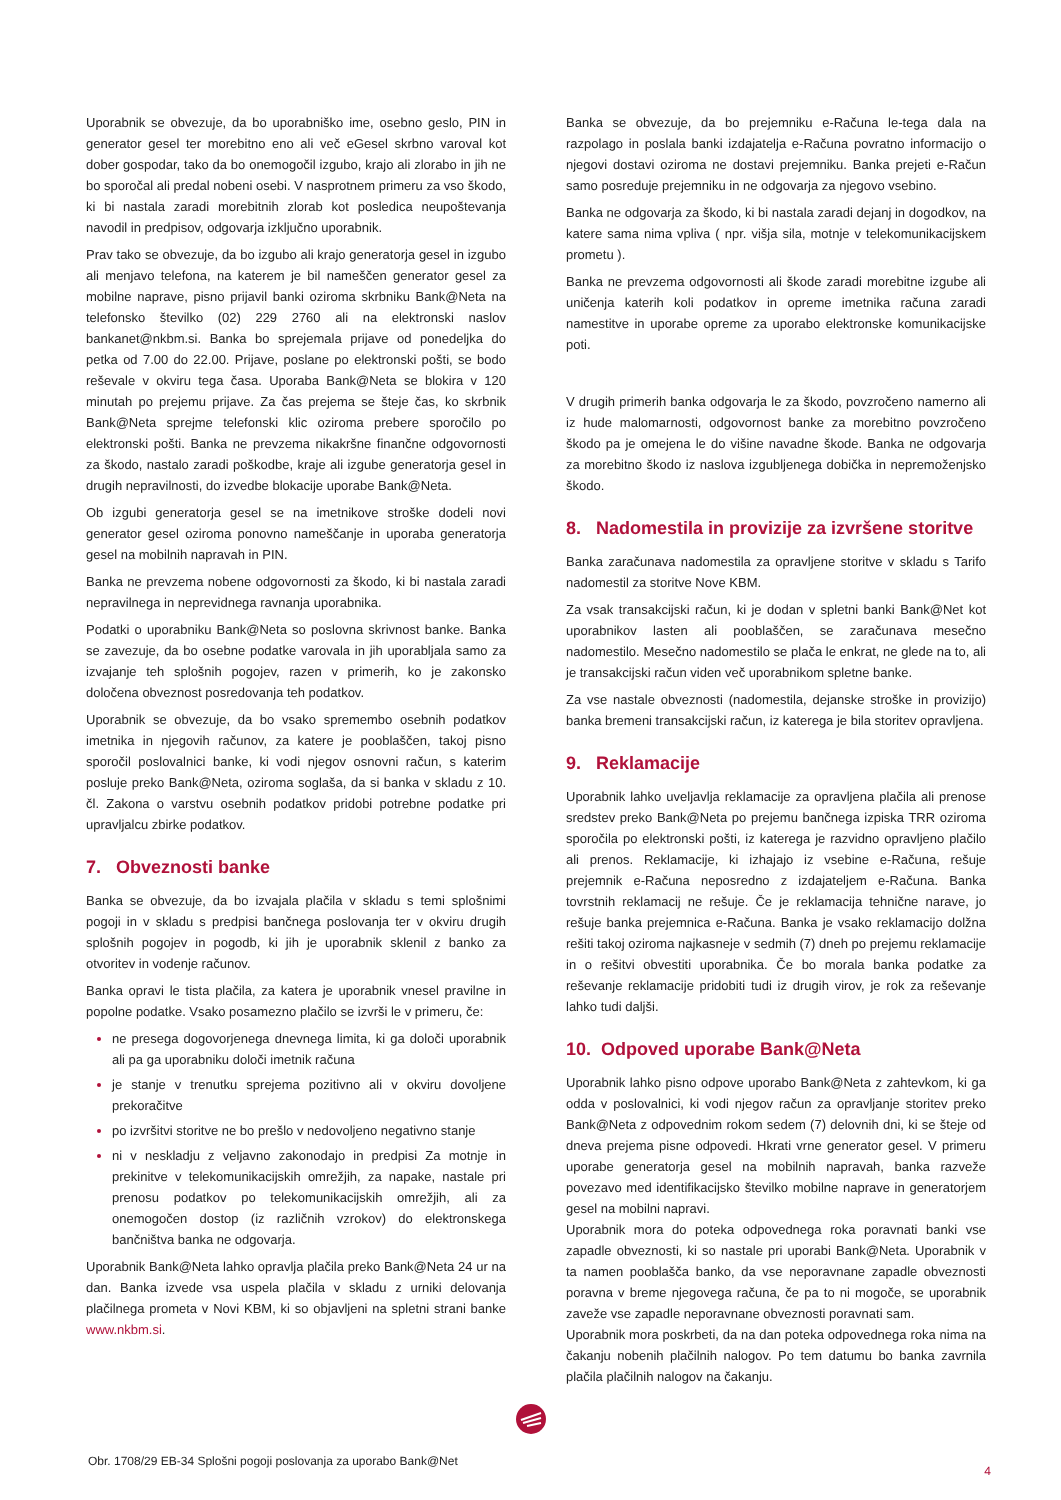Uporabnik se obvezuje, da bo uporabniško ime, osebno geslo, PIN in generator gesel ter morebitno eno ali več eGesel skrbno varoval kot dober gospodar, tako da bo onemogočil izgubo, krajo ali zlorabo in jih ne bo sporočal ali predal nobeni osebi. V nasprotnem primeru za vso škodo, ki bi nastala zaradi morebitnih zlorab kot posledica neupoštevanja navodil in predpisov, odgovarja izključno uporabnik.
Prav tako se obvezuje, da bo izgubo ali krajo generatorja gesel in izgubo ali menjavo telefona, na katerem je bil nameščen generator gesel za mobilne naprave, pisno prijavil banki oziroma skrbniku Bank@Neta na telefonsko številko (02) 229 2760 ali na elektronski naslov bankanet@nkbm.si. Banka bo sprejemala prijave od ponedeljka do petka od 7.00 do 22.00. Prijave, poslane po elektronski pošti, se bodo reševale v okviru tega časa. Uporaba Bank@Neta se blokira v 120 minutah po prejemu prijave. Za čas prejema se šteje čas, ko skrbnik Bank@Neta sprejme telefonski klic oziroma prebere sporočilo po elektronski pošti. Banka ne prevzema nikakršne finančne odgovornosti za škodo, nastalo zaradi poškodbe, kraje ali izgube generatorja gesel in drugih nepravilnosti, do izvedbe blokacije uporabe Bank@Neta.
Ob izgubi generatorja gesel se na imetnikove stroške dodeli novi generator gesel oziroma ponovno nameščanje in uporaba generatorja gesel na mobilnih napravah in PIN.
Banka ne prevzema nobene odgovornosti za škodo, ki bi nastala zaradi nepravilnega in neprevidnega ravnanja uporabnika.
Podatki o uporabniku Bank@Neta so poslovna skrivnost banke. Banka se zavezuje, da bo osebne podatke varovala in jih uporabljala samo za izvajanje teh splošnih pogojev, razen v primerih, ko je zakonsko določena obveznost posredovanja teh podatkov.
Uporabnik se obvezuje, da bo vsako spremembo osebnih podatkov imetnika in njegovih računov, za katere je pooblaščen, takoj pisno sporočil poslovalnici banke, ki vodi njegov osnovni račun, s katerim posluje preko Bank@Neta, oziroma soglaša, da si banka v skladu z 10. čl. Zakona o varstvu osebnih podatkov pridobi potrebne podatke pri upravljalcu zbirke podatkov.
7. Obveznosti banke
Banka se obvezuje, da bo izvajala plačila v skladu s temi splošnimi pogoji in v skladu s predpisi bančnega poslovanja ter v okviru drugih splošnih pogojev in pogodb, ki jih je uporabnik sklenil z banko za otvoritev in vodenje računov.
Banka opravi le tista plačila, za katera je uporabnik vnesel pravilne in popolne podatke. Vsako posamezno plačilo se izvrši le v primeru, če:
ne presega dogovorjenega dnevnega limita, ki ga določi uporabnik ali pa ga uporabniku določi imetnik računa
je stanje v trenutku sprejema pozitivno ali v okviru dovoljene prekoračitve
po izvršitvi storitve ne bo prešlo v nedovoljeno negativno stanje
ni v neskladju z veljavno zakonodajo in predpisi Za motnje in prekinitve v telekomunikacijskih omrežjih, za napake, nastale pri prenosu podatkov po telekomunikacijskih omrežjih, ali za onemogočen dostop (iz različnih vzrokov) do elektronskega bančništva banka ne odgovarja.
Uporabnik Bank@Neta lahko opravlja plačila preko Bank@Neta 24 ur na dan. Banka izvede vsa uspela plačila v skladu z urniki delovanja plačilnega prometa v Novi KBM, ki so objavljeni na spletni strani banke www.nkbm.si.
Banka se obvezuje, da bo prejemniku e-Računa le-tega dala na razpolago in poslala banki izdajatelja e-Računa povratno informacijo o njegovi dostavi oziroma ne dostavi prejemniku. Banka prejeti e-Račun samo posreduje prejemniku in ne odgovarja za njegovo vsebino.
Banka ne odgovarja za škodo, ki bi nastala zaradi dejanj in dogodkov, na katere sama nima vpliva ( npr. višja sila, motnje v telekomunikacijskem prometu ).
Banka ne prevzema odgovornosti ali škode zaradi morebitne izgube ali uničenja katerih koli podatkov in opreme imetnika računa zaradi namestitve in uporabe opreme za uporabo elektronske komunikacijske poti.
V drugih primerih banka odgovarja le za škodo, povzročeno namerno ali iz hude malomarnosti, odgovornost banke za morebitno povzročeno škodo pa je omejena le do višine navadne škode. Banka ne odgovarja za morebitno škodo iz naslova izgubljenega dobička in nepremoženjsko škodo.
8. Nadomestila in provizije za izvršene storitve
Banka zaračunava nadomestila za opravljene storitve v skladu s Tarifo nadomestil za storitve Nove KBM.
Za vsak transakcijski račun, ki je dodan v spletni banki Bank@Net kot uporabnikov lasten ali pooblaščen, se zaračunava mesečno nadomestilo. Mesečno nadomestilo se plača le enkrat, ne glede na to, ali je transakcijski račun viden več uporabnikom spletne banke.
Za vse nastale obveznosti (nadomestila, dejanske stroške in provizijo) banka bremeni transakcijski račun, iz katerega je bila storitev opravljena.
9. Reklamacije
Uporabnik lahko uveljavlja reklamacije za opravljena plačila ali prenose sredstev preko Bank@Neta po prejemu bančnega izpiska TRR oziroma sporočila po elektronski pošti, iz katerega je razvidno opravljeno plačilo ali prenos. Reklamacije, ki izhajajo iz vsebine e-Računa, rešuje prejemnik e-Računa neposredno z izdajateljem e-Računa. Banka tovrstnih reklamacij ne rešuje. Če je reklamacija tehnične narave, jo rešuje banka prejemnica e-Računa. Banka je vsako reklamacijo dolžna rešiti takoj oziroma najkasneje v sedmih (7) dneh po prejemu reklamacije in o rešitvi obvestiti uporabnika. Če bo morala banka podatke za reševanje reklamacije pridobiti tudi iz drugih virov, je rok za reševanje lahko tudi daljši.
10. Odpoved uporabe Bank@Neta
Uporabnik lahko pisno odpove uporabo Bank@Neta z zahtevkom, ki ga odda v poslovalnici, ki vodi njegov račun za opravljanje storitev preko Bank@Neta z odpovednim rokom sedem (7) delovnih dni, ki se šteje od dneva prejema pisne odpovedi. Hkrati vrne generator gesel. V primeru uporabe generatorja gesel na mobilnih napravah, banka razveže povezavo med identifikacijsko številko mobilne naprave in generatorjem gesel na mobilni napravi.
Uporabnik mora do poteka odpovednega roka poravnati banki vse zapadle obveznosti, ki so nastale pri uporabi Bank@Neta. Uporabnik v ta namen pooblašča banko, da vse neporavnane zapadle obveznosti poravna v breme njegovega računa, če pa to ni mogoče, se uporabnik zaveže vse zapadle neporavnane obveznosti poravnati sam.
Uporabnik mora poskrbeti, da na dan poteka odpovednega roka nima na čakanju nobenih plačilnih nalogov. Po tem datumu bo banka zavrnila plačila plačilnih nalogov na čakanju.
Obr. 1708/29 EB-34 Splošni pogoji poslovanja za uporabo Bank@Net 4